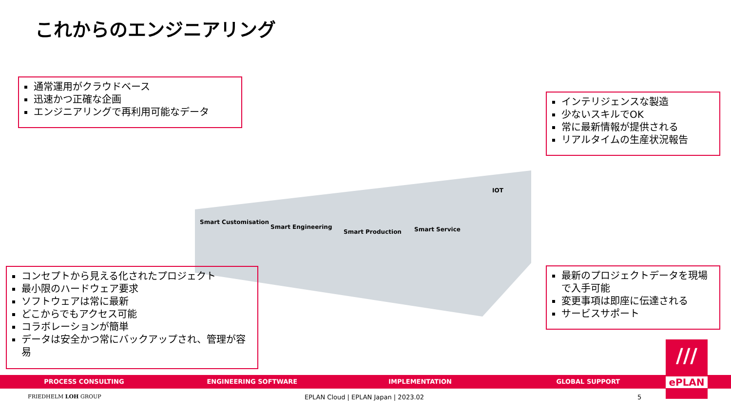これからのエンジニアリング
通常運用がクラウドベース
迅速かつ正確な企画
エンジニアリングで再利用可能なデータ
インテリジェンスな製造
少ないスキルでOK
常に最新情報が提供される
リアルタイムの生産状況報告
Smart Customisation
Smart Engineering
Smart Production
Smart Service
IOT
コンセプトから見える化されたプロジェクト
最小限のハードウェア要求
ソフトウェアは常に最新
どこからでもアクセス可能
コラボレーションが簡単
データは安全かつ常にバックアップされ、管理が容易
最新のプロジェクトデータを現場で入手可能
変更事項は即座に伝達される
サービスサポート
PROCESS CONSULTING ENGINEERING SOFTWARE IMPLEMENTATION GLOBAL SUPPORT
///
ePLAN
FRIEDHELM LOH GROUP
EPLAN Cloud | EPLAN Japan | 2023.02
5